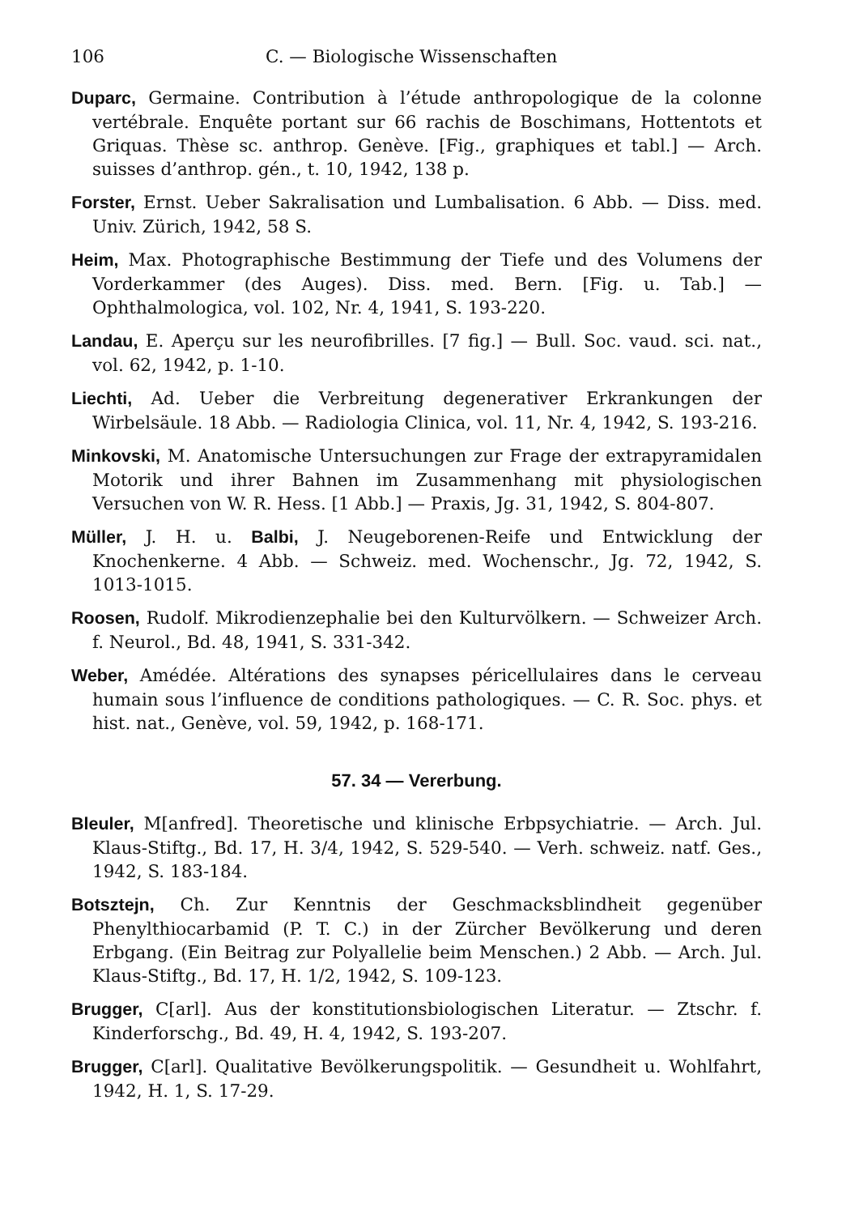106 C. — Biologische Wissenschaften
Duparc, Germaine. Contribution à l’étude anthropologique de la colonne vertébrale. Enquête portant sur 66 rachis de Boschimans, Hottentots et Griquas. Thèse sc. anthrop. Genève. [Fig., graphiques et tabl.] — Arch. suisses d’anthrop. gén., t. 10, 1942, 138 p.
Forster, Ernst. Ueber Sakralisation und Lumbalisation. 6 Abb. — Diss. med. Univ. Zürich, 1942, 58 S.
Heim, Max. Photographische Bestimmung der Tiefe und des Volumens der Vorderkammer (des Auges). Diss. med. Bern. [Fig. u. Tab.] — Ophthalmologica, vol. 102, Nr. 4, 1941, S. 193-220.
Landau, E. Aperçu sur les neurofibrilles. [7 fig.] — Bull. Soc. vaud. sci. nat., vol. 62, 1942, p. 1-10.
Liechti, Ad. Ueber die Verbreitung degenerativer Erkrankungen der Wirbelsäule. 18 Abb. — Radiologia Clinica, vol. 11, Nr. 4, 1942, S. 193-216.
Minkovski, M. Anatomische Untersuchungen zur Frage der extrapyramidalen Motorik und ihrer Bahnen im Zusammenhang mit physiologischen Versuchen von W. R. Hess. [1 Abb.] — Praxis, Jg. 31, 1942, S. 804-807.
Müller, J. H. u. Balbi, J. Neugeborenen-Reife und Entwicklung der Knochenkerne. 4 Abb. — Schweiz. med. Wochenschr., Jg. 72, 1942, S. 1013-1015.
Roosen, Rudolf. Mikrodienzephalie bei den Kulturvölkern. — Schweizer Arch. f. Neurol., Bd. 48, 1941, S. 331-342.
Weber, Amédée. Altérations des synapses péricellulaires dans le cerveau humain sous l’influence de conditions pathologiques. — C. R. Soc. phys. et hist. nat., Genève, vol. 59, 1942, p. 168-171.
57. 34 — Vererbung.
Bleuler, M[anfred]. Theoretische und klinische Erbpsychiatrie. — Arch. Jul. Klaus-Stiftg., Bd. 17, H. 3/4, 1942, S. 529-540. — Verh. schweiz. natf. Ges., 1942, S. 183-184.
Botsztejn, Ch. Zur Kenntnis der Geschmacksblindheit gegenüber Phenylthiocarbamid (P. T. C.) in der Zürcher Bevölkerung und deren Erbgang. (Ein Beitrag zur Polyallelie beim Menschen.) 2 Abb. — Arch. Jul. Klaus-Stiftg., Bd. 17, H. 1/2, 1942, S. 109-123.
Brugger, C[arl]. Aus der konstitutionsbiologischen Literatur. — Ztschr. f. Kinderforschg., Bd. 49, H. 4, 1942, S. 193-207.
Brugger, C[arl]. Qualitative Bevölkerungspolitik. — Gesundheit u. Wohlfahrt, 1942, H. 1, S. 17-29.